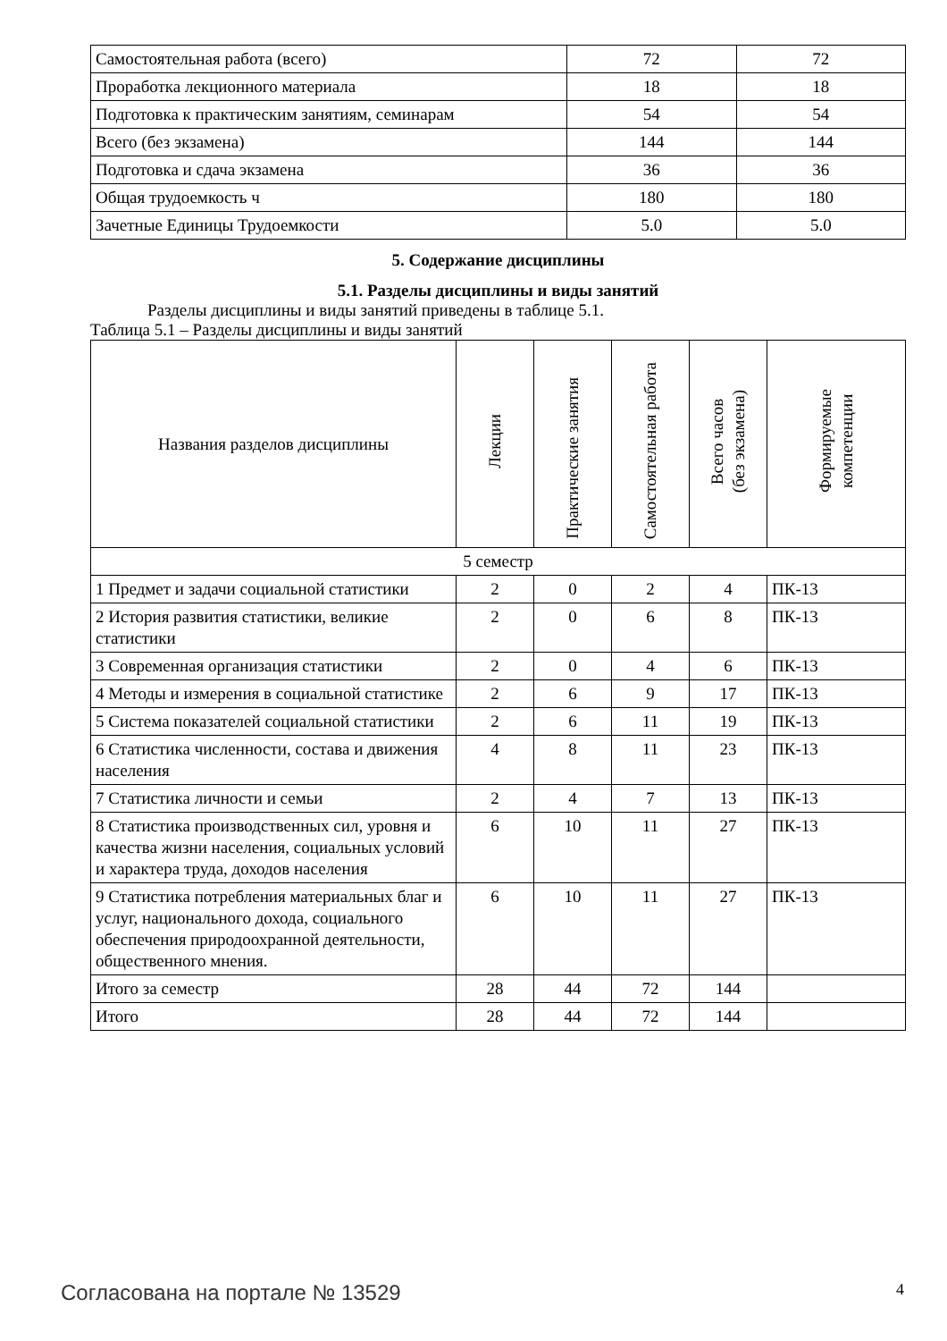| Самостоятельная работа (всего) | 72 | 72 |
| Проработка лекционного материала | 18 | 18 |
| Подготовка к практическим занятиям, семинарам | 54 | 54 |
| Всего (без экзамена) | 144 | 144 |
| Подготовка и сдача экзамена | 36 | 36 |
| Общая трудоемкость ч | 180 | 180 |
| Зачетные Единицы Трудоемкости | 5.0 | 5.0 |
5. Содержание дисциплины
5.1. Разделы дисциплины и виды занятий
Разделы дисциплины и виды занятий приведены в таблице 5.1.
Таблица 5.1 – Разделы дисциплины и виды занятий
| Названия разделов дисциплины | Лекции | Практические занятия | Самостоятельная работа | Всего часов (без экзамена) | Формируемые компетенции |
| --- | --- | --- | --- | --- | --- |
| 5 семестр | | | | | |
| 1 Предмет и задачи социальной статистики | 2 | 0 | 2 | 4 | ПК-13 |
| 2 История развития статистики, великие статистики | 2 | 0 | 6 | 8 | ПК-13 |
| 3 Современная организация статистики | 2 | 0 | 4 | 6 | ПК-13 |
| 4 Методы и измерения в социальной статистике | 2 | 6 | 9 | 17 | ПК-13 |
| 5 Система показателей социальной статистики | 2 | 6 | 11 | 19 | ПК-13 |
| 6 Статистика численности, состава и движения населения | 4 | 8 | 11 | 23 | ПК-13 |
| 7 Статистика личности и семьи | 2 | 4 | 7 | 13 | ПК-13 |
| 8 Статистика производственных сил, уровня и качества жизни населения, социальных условий и характера труда, доходов населения | 6 | 10 | 11 | 27 | ПК-13 |
| 9 Статистика потребления материальных благ и услуг, национального дохода, социального обеспечения природоохранной деятельности, общественного мнения. | 6 | 10 | 11 | 27 | ПК-13 |
| Итого за семестр | 28 | 44 | 72 | 144 | |
| Итого | 28 | 44 | 72 | 144 | |
Согласована на портале № 13529 4